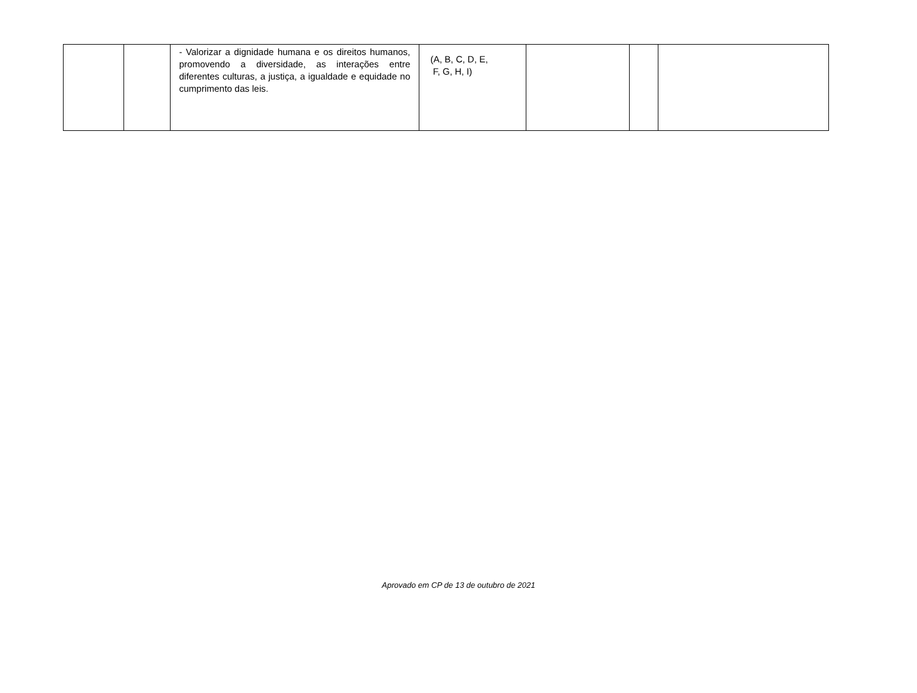| | | - Valorizar a dignidade humana e os direitos humanos, promovendo a diversidade, as interações entre diferentes culturas, a justiça, a igualdade e equidade no cumprimento das leis. | (A, B, C, D, E, F, G, H, I) | | | |
Aprovado em CP de 13 de outubro de 2021